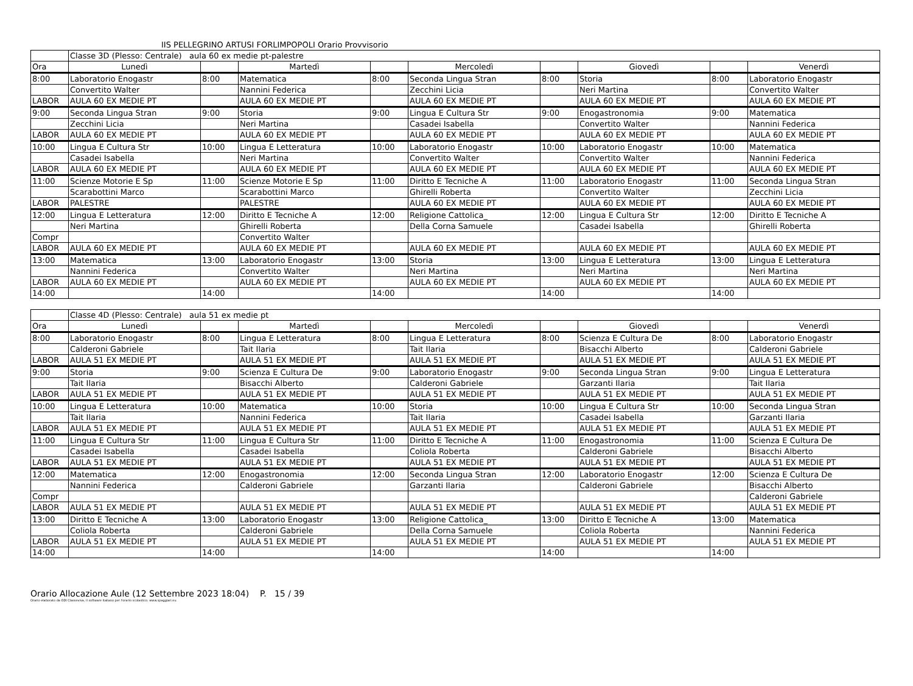IIS PELLEGRINO ARTUSI FORLIMPOPOLI Orario Provvisorio
| | Classe 3D (Plesso: Centrale) aula 60 ex medie pt-palestre | | | | | | | | |
| Ora | Lunedì | | Martedì | | Mercoledì | | Giovedì | | Venerdì |
| 8:00 | Laboratorio Enogastr | 8:00 | Matematica | 8:00 | Seconda Lingua Stran | 8:00 | Storia | 8:00 | Laboratorio Enogastr |
| | Convertito Walter | | Nannini Federica | | Zecchini Licia | | Neri Martina | | Convertito Walter |
| LABOR | AULA 60 EX MEDIE PT | | AULA 60 EX MEDIE PT | | AULA 60 EX MEDIE PT | | AULA 60 EX MEDIE PT | | AULA 60 EX MEDIE PT |
| 9:00 | Seconda Lingua Stran | 9:00 | Storia | 9:00 | Lingua E Cultura Str | 9:00 | Enogastronomia | 9:00 | Matematica |
| | Zecchini Licia | | Neri Martina | | Casadei Isabella | | Convertito Walter | | Nannini Federica |
| LABOR | AULA 60 EX MEDIE PT | | AULA 60 EX MEDIE PT | | AULA 60 EX MEDIE PT | | AULA 60 EX MEDIE PT | | AULA 60 EX MEDIE PT |
| 10:00 | Lingua E Cultura Str | 10:00 | Lingua E Letteratura | 10:00 | Laboratorio Enogastr | 10:00 | Laboratorio Enogastr | 10:00 | Matematica |
| | Casadei Isabella | | Neri Martina | | Convertito Walter | | Convertito Walter | | Nannini Federica |
| LABOR | AULA 60 EX MEDIE PT | | AULA 60 EX MEDIE PT | | AULA 60 EX MEDIE PT | | AULA 60 EX MEDIE PT | | AULA 60 EX MEDIE PT |
| 11:00 | Scienze Motorie E Sp | 11:00 | Scienze Motorie E Sp | 11:00 | Diritto E Tecniche A | 11:00 | Laboratorio Enogastr | 11:00 | Seconda Lingua Stran |
| | Scarabottini Marco | | Scarabottini Marco | | Ghirelli Roberta | | Convertito Walter | | Zecchini Licia |
| LABOR | PALESTRE | | PALESTRE | | AULA 60 EX MEDIE PT | | AULA 60 EX MEDIE PT | | AULA 60 EX MEDIE PT |
| 12:00 | Lingua E Letteratura | 12:00 | Diritto E Tecniche A | 12:00 | Religione Cattolica_ | 12:00 | Lingua E Cultura Str | 12:00 | Diritto E Tecniche A |
| | Neri Martina | | Ghirelli Roberta | | Della Corna Samuele | | Casadei Isabella | | Ghirelli Roberta |
| Compr | | | Convertito Walter | | | | | | |
| LABOR | AULA 60 EX MEDIE PT | | AULA 60 EX MEDIE PT | | AULA 60 EX MEDIE PT | | AULA 60 EX MEDIE PT | | AULA 60 EX MEDIE PT |
| 13:00 | Matematica | 13:00 | Laboratorio Enogastr | 13:00 | Storia | 13:00 | Lingua E Letteratura | 13:00 | Lingua E Letteratura |
| | Nannini Federica | | Convertito Walter | | Neri Martina | | Neri Martina | | Neri Martina |
| LABOR | AULA 60 EX MEDIE PT | | AULA 60 EX MEDIE PT | | AULA 60 EX MEDIE PT | | AULA 60 EX MEDIE PT | | AULA 60 EX MEDIE PT |
| 14:00 | | 14:00 | | 14:00 | | 14:00 | | 14:00 | |
| | Classe 4D (Plesso: Centrale) aula 51 ex medie pt | | | | | | | | |
| Ora | Lunedì | | Martedì | | Mercoledì | | Giovedì | | Venerdì |
| 8:00 | Laboratorio Enogastr | 8:00 | Lingua E Letteratura | 8:00 | Lingua E Letteratura | 8:00 | Scienza E Cultura De | 8:00 | Laboratorio Enogastr |
| | Calderoni Gabriele | | Tait Ilaria | | Tait Ilaria | | Bisacchi Alberto | | Calderoni Gabriele |
| LABOR | AULA 51 EX MEDIE PT | | AULA 51 EX MEDIE PT | | AULA 51 EX MEDIE PT | | AULA 51 EX MEDIE PT | | AULA 51 EX MEDIE PT |
| 9:00 | Storia | 9:00 | Scienza E Cultura De | 9:00 | Laboratorio Enogastr | 9:00 | Seconda Lingua Stran | 9:00 | Lingua E Letteratura |
| | Tait Ilaria | | Bisacchi Alberto | | Calderoni Gabriele | | Garzanti Ilaria | | Tait Ilaria |
| LABOR | AULA 51 EX MEDIE PT | | AULA 51 EX MEDIE PT | | AULA 51 EX MEDIE PT | | AULA 51 EX MEDIE PT | | AULA 51 EX MEDIE PT |
| 10:00 | Lingua E Letteratura | 10:00 | Matematica | 10:00 | Storia | 10:00 | Lingua E Cultura Str | 10:00 | Seconda Lingua Stran |
| | Tait Ilaria | | Nannini Federica | | Tait Ilaria | | Casadei Isabella | | Garzanti Ilaria |
| LABOR | AULA 51 EX MEDIE PT | | AULA 51 EX MEDIE PT | | AULA 51 EX MEDIE PT | | AULA 51 EX MEDIE PT | | AULA 51 EX MEDIE PT |
| 11:00 | Lingua E Cultura Str | 11:00 | Lingua E Cultura Str | 11:00 | Diritto E Tecniche A | 11:00 | Enogastronomia | 11:00 | Scienza E Cultura De |
| | Casadei Isabella | | Casadei Isabella | | Coliola Roberta | | Calderoni Gabriele | | Bisacchi Alberto |
| LABOR | AULA 51 EX MEDIE PT | | AULA 51 EX MEDIE PT | | AULA 51 EX MEDIE PT | | AULA 51 EX MEDIE PT | | AULA 51 EX MEDIE PT |
| 12:00 | Matematica | 12:00 | Enogastronomia | 12:00 | Seconda Lingua Stran | 12:00 | Laboratorio Enogastr | 12:00 | Scienza E Cultura De |
| | Nannini Federica | | Calderoni Gabriele | | Garzanti Ilaria | | Calderoni Gabriele | | Bisacchi Alberto |
| Compr | | | | | | | | | Calderoni Gabriele |
| LABOR | AULA 51 EX MEDIE PT | | AULA 51 EX MEDIE PT | | AULA 51 EX MEDIE PT | | AULA 51 EX MEDIE PT | | AULA 51 EX MEDIE PT |
| 13:00 | Diritto E Tecniche A | 13:00 | Laboratorio Enogastr | 13:00 | Religione Cattolica_ | 13:00 | Diritto E Tecniche A | 13:00 | Matematica |
| | Coliola Roberta | | Calderoni Gabriele | | Della Corna Samuele | | Coliola Roberta | | Nannini Federica |
| LABOR | AULA 51 EX MEDIE PT | | AULA 51 EX MEDIE PT | | AULA 51 EX MEDIE PT | | AULA 51 EX MEDIE PT | | AULA 51 EX MEDIE PT |
| 14:00 | | 14:00 | | 14:00 | | 14:00 | | 14:00 | |
Orario Allocazione Aule (12 Settembre 2023 18:04) P. 15 / 39
Orario elaborato da ODI Classeviva, il software italiano per l'orario scolastico. www.spaggiari.eu